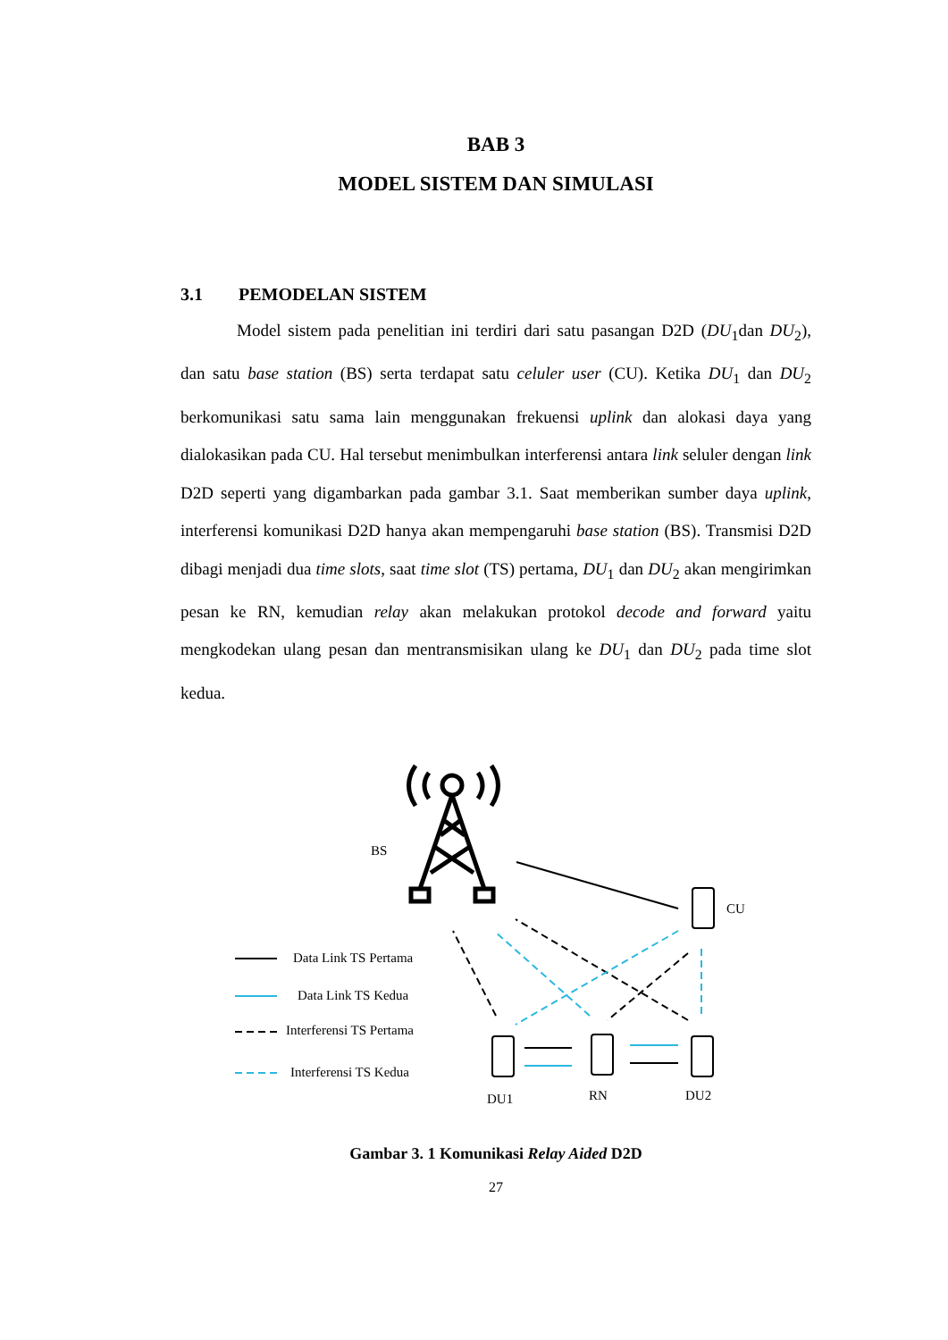BAB 3
MODEL SISTEM DAN SIMULASI
3.1 PEMODELAN SISTEM
Model sistem pada penelitian ini terdiri dari satu pasangan D2D (DU<sub>1</sub>dan DU<sub>2</sub>), dan satu base station (BS) serta terdapat satu celuler user (CU). Ketika DU<sub>1</sub> dan DU<sub>2</sub> berkomunikasi satu sama lain menggunakan frekuensi uplink dan alokasi daya yang dialokasikan pada CU. Hal tersebut menimbulkan interferensi antara link seluler dengan link D2D seperti yang digambarkan pada gambar 3.1. Saat memberikan sumber daya uplink, interferensi komunikasi D2D hanya akan mempengaruhi base station (BS). Transmisi D2D dibagi menjadi dua time slots, saat time slot (TS) pertama, DU<sub>1</sub> dan DU<sub>2</sub> akan mengirimkan pesan ke RN, kemudian relay akan melakukan protokol decode and forward yaitu mengkodekan ulang pesan dan mentransmisikan ulang ke DU<sub>1</sub> dan DU<sub>2</sub> pada time slot kedua.
BS
CU
DU1
RN
DU2
Data Link TS Pertama
Data Link TS Kedua
Interferensi TS Pertama
Interferensi TS Kedua
Gambar 3. 1 Komunikasi Relay Aided D2D
27